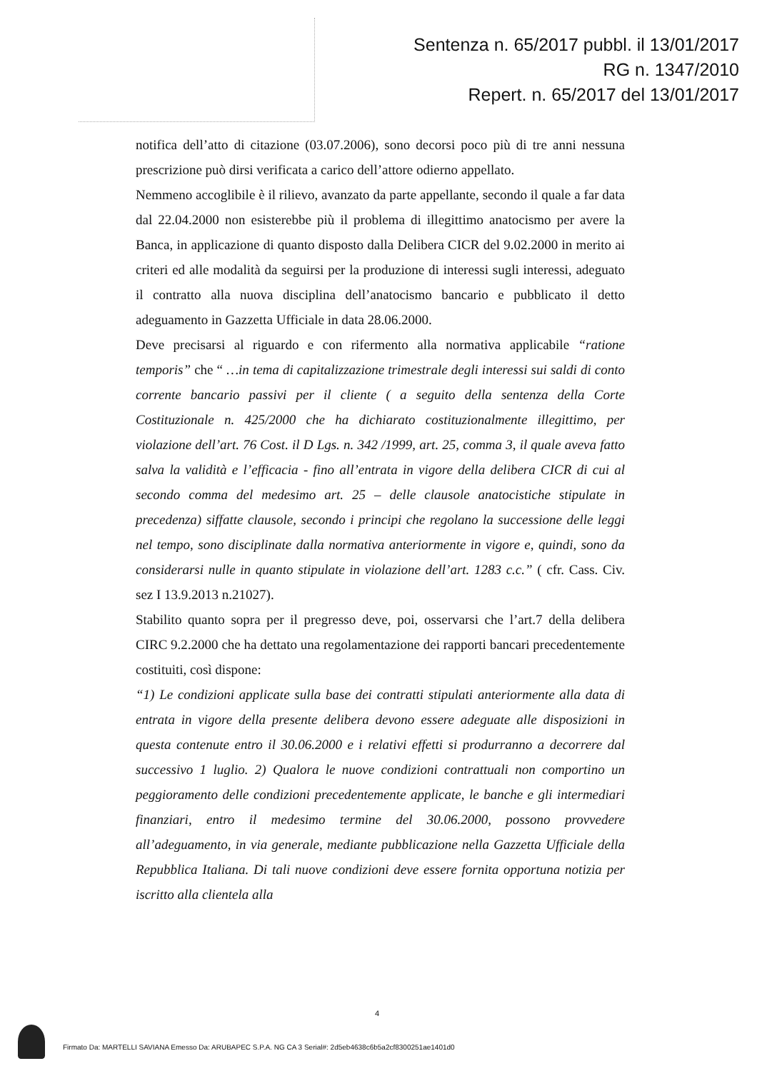Sentenza n. 65/2017 pubbl. il 13/01/2017
RG n. 1347/2010
Repert. n. 65/2017 del 13/01/2017
notifica dell’atto di citazione (03.07.2006), sono decorsi poco più di tre anni nessuna prescrizione può dirsi verificata a carico dell’attore odierno appellato.
Nemmeno accoglibile è il rilievo, avanzato da parte appellante, secondo il quale a far data dal 22.04.2000 non esisterebbe più il problema di illegittimo anatocismo per avere la Banca, in applicazione di quanto disposto dalla Delibera CICR del 9.02.2000 in merito ai criteri ed alle modalità da seguirsi per la produzione di interessi sugli interessi, adeguato il contratto alla nuova disciplina dell’anatocismo bancario e pubblicato il detto adeguamento in Gazzetta Ufficiale in data 28.06.2000.
Deve precisarsi al riguardo e con rifermento alla normativa applicabile “ratione temporis” che “ …in tema di capitalizzazione trimestrale degli interessi sui saldi di conto corrente bancario passivi per il cliente ( a seguito della sentenza della Corte Costituzionale n. 425/2000 che ha dichiarato costituzionalmente illegittimo, per violazione dell’art. 76 Cost. il D Lgs. n. 342 /1999, art. 25, comma 3, il quale aveva fatto salva la validità e l’efficacia - fino all’entrata in vigore della delibera CICR di cui al secondo comma del medesimo art. 25 – delle clausole anatocistiche stipulate in precedenza) siffatte clausole, secondo i principi che regolano la successione delle leggi nel tempo, sono disciplinate dalla normativa anteriormente in vigore e, quindi, sono da considerarsi nulle in quanto stipulate in violazione dell’art. 1283 c.c.” ( cfr. Cass. Civ. sez I 13.9.2013 n.21027).
Stabilito quanto sopra per il pregresso deve, poi, osservarsi che l’art.7 della delibera CIRC 9.2.2000 che ha dettato una regolamentazione dei rapporti bancari precedentemente costituiti, così dispone:
“1) Le condizioni applicate sulla base dei contratti stipulati anteriormente alla data di entrata in vigore della presente delibera devono essere adeguate alle disposizioni in questa contenute entro il 30.06.2000 e i relativi effetti si produrranno a decorrere dal successivo 1 luglio. 2) Qualora le nuove condizioni contrattuali non comportino un peggioramento delle condizioni precedentemente applicate, le banche e gli intermediari finanziari, entro il medesimo termine del 30.06.2000, possono provvedere all’adeguamento, in via generale, mediante pubblicazione nella Gazzetta Ufficiale della Repubblica Italiana. Di tali nuove condizioni deve essere fornita opportuna notizia per iscritto alla clientela alla
4
Firmato Da: MARTELLI SAVIANA Emesso Da: ARUBAPEC S.P.A. NG CA 3 Serial#: 2d5eb4638c6b5a2cf8300251ae1401d0